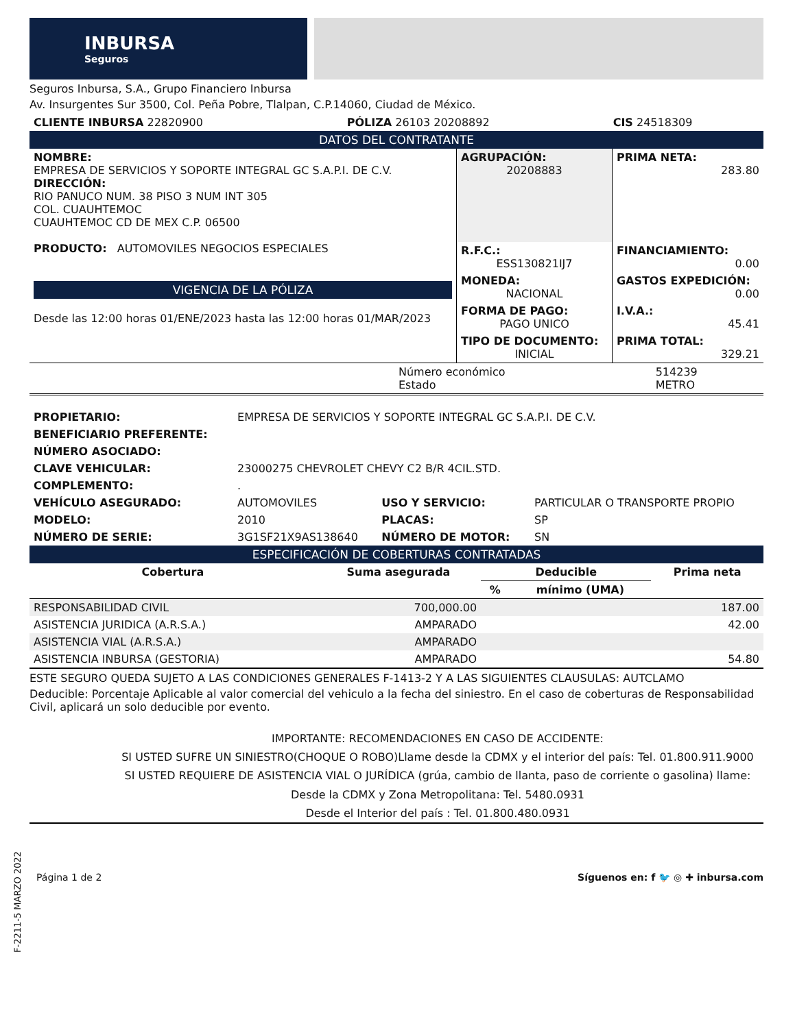INBURSA
Seguros
Seguros Inbursa, S.A., Grupo Financiero Inbursa
Av. Insurgentes Sur 3500, Col. Peña Pobre, Tlalpan, C.P.14060, Ciudad de México.
| CLIENTE INBURSA 22820900 | PÓLIZA 26103 20208892 | CIS 24518309 |
DATOS DEL CONTRATANTE
| NOMBRE: EMPRESA DE SERVICIOS Y SOPORTE INTEGRAL GC S.A.P.I. DE C.V. DIRECCIÓN: RIO PANUCO NUM. 38 PISO 3 NUM INT 305 COL. CUAUHTEMOC CUAUHTEMOC CD DE MEX C.P. 06500 PRODUCTO: AUTOMOVILES NEGOCIOS ESPECIALES VIGENCIA DE LA PÓLIZA Desde las 12:00 horas 01/ENE/2023 hasta las 12:00 horas 01/MAR/2023 | AGRUPACIÓN: 20208883 | PRIMA NETA: 283.80 |
| | R.F.C.: ESS130821IJ7 | FINANCIAMIENTO: 0.00 |
| | MONEDA: NACIONAL | GASTOS EXPEDICIÓN: 0.00 |
| | FORMA DE PAGO: PAGO UNICO | I.V.A.: 45.41 |
| | TIPO DE DOCUMENTO: INICIAL | PRIMA TOTAL: 329.21 |
| | Número económico Estado | 514239 METRO |
| PROPIETARIO: | EMPRESA DE SERVICIOS Y SOPORTE INTEGRAL GC S.A.P.I. DE C.V. | | |
| BENEFICIARIO PREFERENTE: | | | |
| NÚMERO ASOCIADO: | | | |
| CLAVE VEHICULAR: | 23000275 CHEVROLET CHEVY C2 B/R 4CIL.STD. | | |
| COMPLEMENTO: | . | | |
| VEHÍCULO ASEGURADO: | AUTOMOVILES | USO Y SERVICIO: | PARTICULAR O TRANSPORTE PROPIO |
| MODELO: | 2010 | PLACAS: | SP |
| NÚMERO DE SERIE: | 3G1SF21X9AS138640 | NÚMERO DE MOTOR: | SN |
ESPECIFICACIÓN DE COBERTURAS CONTRATADAS
| Cobertura | Suma asegurada | Deducible | | Prima neta |
| --- | --- | --- | --- | --- |
| | | % | mínimo (UMA) | |
| RESPONSABILIDAD CIVIL | 700,000.00 | | | 187.00 |
| ASISTENCIA JURIDICA (A.R.S.A.) | AMPARADO | | | 42.00 |
| ASISTENCIA VIAL (A.R.S.A.) | AMPARADO | | | |
| ASISTENCIA INBURSA (GESTORIA) | AMPARADO | | | 54.80 |
ESTE SEGURO QUEDA SUJETO A LAS CONDICIONES GENERALES F-1413-2 Y A LAS SIGUIENTES CLAUSULAS: AUTCLAMO
Deducible: Porcentaje Aplicable al valor comercial del vehiculo a la fecha del siniestro. En el caso de coberturas de Responsabilidad Civil, aplicará un solo deducible por evento.
IMPORTANTE: RECOMENDACIONES EN CASO DE ACCIDENTE:
SI USTED SUFRE UN SINIESTRO(CHOQUE O ROBO)Llame desde la CDMX y el interior del país: Tel. 01.800.911.9000
SI USTED REQUIERE DE ASISTENCIA VIAL O JURÍDICA (grúa, cambio de llanta, paso de corriente o gasolina) llame:
Desde la CDMX y Zona Metropolitana: Tel. 5480.0931
Desde el Interior del país : Tel. 01.800.480.0931
Página 1 de 2 Síguenos en: f 🐦 ◎ ✚ inbursa.com
F-2211-5 MARZO 2022